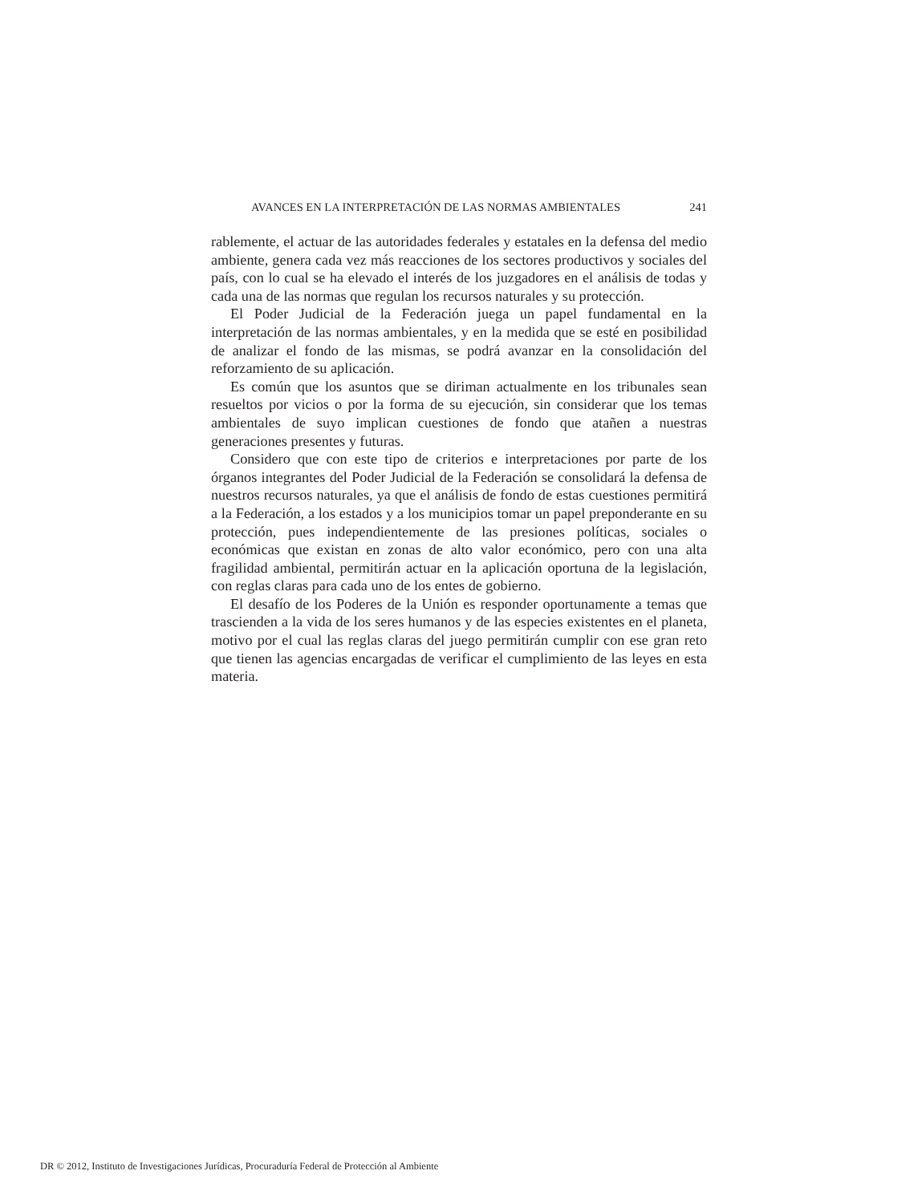AVANCES EN LA INTERPRETACIÓN DE LAS NORMAS AMBIENTALES 241
rablemente, el actuar de las autoridades federales y estatales en la defensa del medio ambiente, genera cada vez más reacciones de los sectores productivos y sociales del país, con lo cual se ha elevado el interés de los juzgadores en el análisis de todas y cada una de las normas que regulan los recursos naturales y su protección.
El Poder Judicial de la Federación juega un papel fundamental en la interpretación de las normas ambientales, y en la medida que se esté en posibilidad de analizar el fondo de las mismas, se podrá avanzar en la consolidación del reforzamiento de su aplicación.
Es común que los asuntos que se diriman actualmente en los tribunales sean resueltos por vicios o por la forma de su ejecución, sin considerar que los temas ambientales de suyo implican cuestiones de fondo que atañen a nuestras generaciones presentes y futuras.
Considero que con este tipo de criterios e interpretaciones por parte de los órganos integrantes del Poder Judicial de la Federación se consolidará la defensa de nuestros recursos naturales, ya que el análisis de fondo de estas cuestiones permitirá a la Federación, a los estados y a los municipios tomar un papel preponderante en su protección, pues independientemente de las presiones políticas, sociales o económicas que existan en zonas de alto valor económico, pero con una alta fragilidad ambiental, permitirán actuar en la aplicación oportuna de la legislación, con reglas claras para cada uno de los entes de gobierno.
El desafío de los Poderes de la Unión es responder oportunamente a temas que trascienden a la vida de los seres humanos y de las especies existentes en el planeta, motivo por el cual las reglas claras del juego permitirán cumplir con ese gran reto que tienen las agencias encargadas de verificar el cumplimiento de las leyes en esta materia.
DR © 2012, Instituto de Investigaciones Jurídicas, Procuraduría Federal de Protección al Ambiente